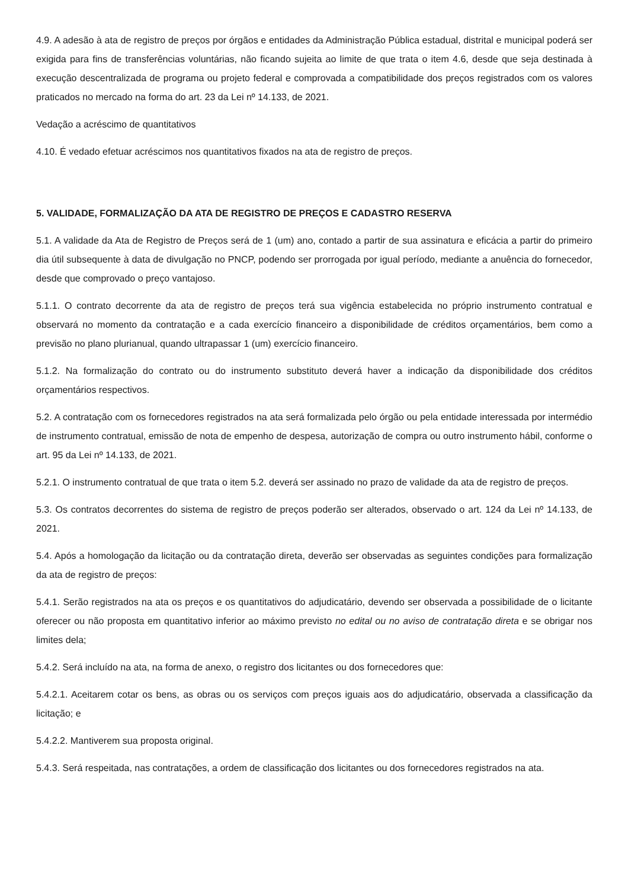4.9. A adesão à ata de registro de preços por órgãos e entidades da Administração Pública estadual, distrital e municipal poderá ser exigida para fins de transferências voluntárias, não ficando sujeita ao limite de que trata o item 4.6, desde que seja destinada à execução descentralizada de programa ou projeto federal e comprovada a compatibilidade dos preços registrados com os valores praticados no mercado na forma do art. 23 da Lei nº 14.133, de 2021.
Vedação a acréscimo de quantitativos
4.10. É vedado efetuar acréscimos nos quantitativos fixados na ata de registro de preços.
5. VALIDADE, FORMALIZAÇÃO DA ATA DE REGISTRO DE PREÇOS E CADASTRO RESERVA
5.1. A validade da Ata de Registro de Preços será de 1 (um) ano, contado a partir de sua assinatura e eficácia a partir do primeiro dia útil subsequente à data de divulgação no PNCP, podendo ser prorrogada por igual período, mediante a anuência do fornecedor, desde que comprovado o preço vantajoso.
5.1.1. O contrato decorrente da ata de registro de preços terá sua vigência estabelecida no próprio instrumento contratual e observará no momento da contratação e a cada exercício financeiro a disponibilidade de créditos orçamentários, bem como a previsão no plano plurianual, quando ultrapassar 1 (um) exercício financeiro.
5.1.2. Na formalização do contrato ou do instrumento substituto deverá haver a indicação da disponibilidade dos créditos orçamentários respectivos.
5.2. A contratação com os fornecedores registrados na ata será formalizada pelo órgão ou pela entidade interessada por intermédio de instrumento contratual, emissão de nota de empenho de despesa, autorização de compra ou outro instrumento hábil, conforme o art. 95 da Lei nº 14.133, de 2021.
5.2.1. O instrumento contratual de que trata o item 5.2. deverá ser assinado no prazo de validade da ata de registro de preços.
5.3. Os contratos decorrentes do sistema de registro de preços poderão ser alterados, observado o art. 124 da Lei nº 14.133, de 2021.
5.4. Após a homologação da licitação ou da contratação direta, deverão ser observadas as seguintes condições para formalização da ata de registro de preços:
5.4.1. Serão registrados na ata os preços e os quantitativos do adjudicatário, devendo ser observada a possibilidade de o licitante oferecer ou não proposta em quantitativo inferior ao máximo previsto no edital ou no aviso de contratação direta e se obrigar nos limites dela;
5.4.2. Será incluído na ata, na forma de anexo, o registro dos licitantes ou dos fornecedores que:
5.4.2.1. Aceitarem cotar os bens, as obras ou os serviços com preços iguais aos do adjudicatário, observada a classificação da licitação; e
5.4.2.2. Mantiverem sua proposta original.
5.4.3. Será respeitada, nas contratações, a ordem de classificação dos licitantes ou dos fornecedores registrados na ata.